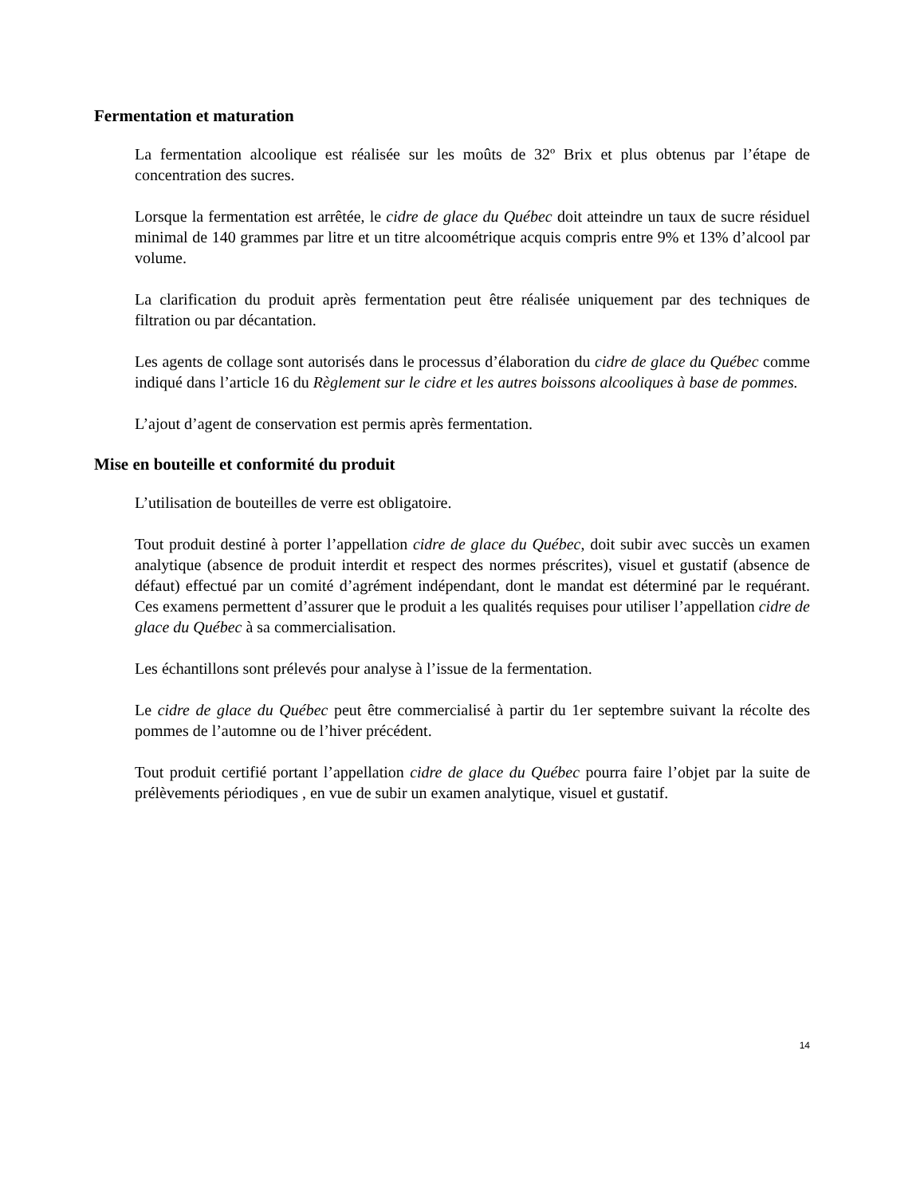Fermentation et maturation
La fermentation alcoolique est réalisée sur les moûts de 32º Brix et plus obtenus par l’étape de concentration des sucres.
Lorsque la fermentation est arrêtée, le cidre de glace du Québec doit atteindre un taux de sucre résiduel minimal de 140 grammes par litre et un titre alcoométrique acquis compris entre 9% et 13% d’alcool par volume.
La clarification du produit après fermentation peut être réalisée uniquement par des techniques de filtration ou par décantation.
Les agents de collage sont autorisés dans le processus d’élaboration du cidre de glace du Québec comme indiqué dans l’article 16 du Règlement sur le cidre et les autres boissons alcooliques à base de pommes.
L’ajout d’agent de conservation est permis après fermentation.
Mise en bouteille et conformité du produit
L’utilisation de bouteilles de verre est obligatoire.
Tout produit destiné à porter l’appellation cidre de glace du Québec, doit subir avec succès un examen analytique (absence de produit interdit et respect des normes préscrites), visuel et gustatif (absence de défaut) effectué par un comité d’agrément indépendant, dont le mandat est déterminé par le requérant. Ces examens permettent d’assurer que le produit a les qualités requises pour utiliser l’appellation cidre de glace du Québec à sa commercialisation.
Les échantillons sont prélevés pour analyse à l’issue de la fermentation.
Le cidre de glace du Québec peut être commercialisé à partir du 1er septembre suivant la récolte des pommes de l’automne ou de l’hiver précédent.
Tout produit certifié portant l’appellation cidre de glace du Québec pourra faire l’objet par la suite de prélèvements périodiques , en vue de subir un examen analytique, visuel et gustatif.
14